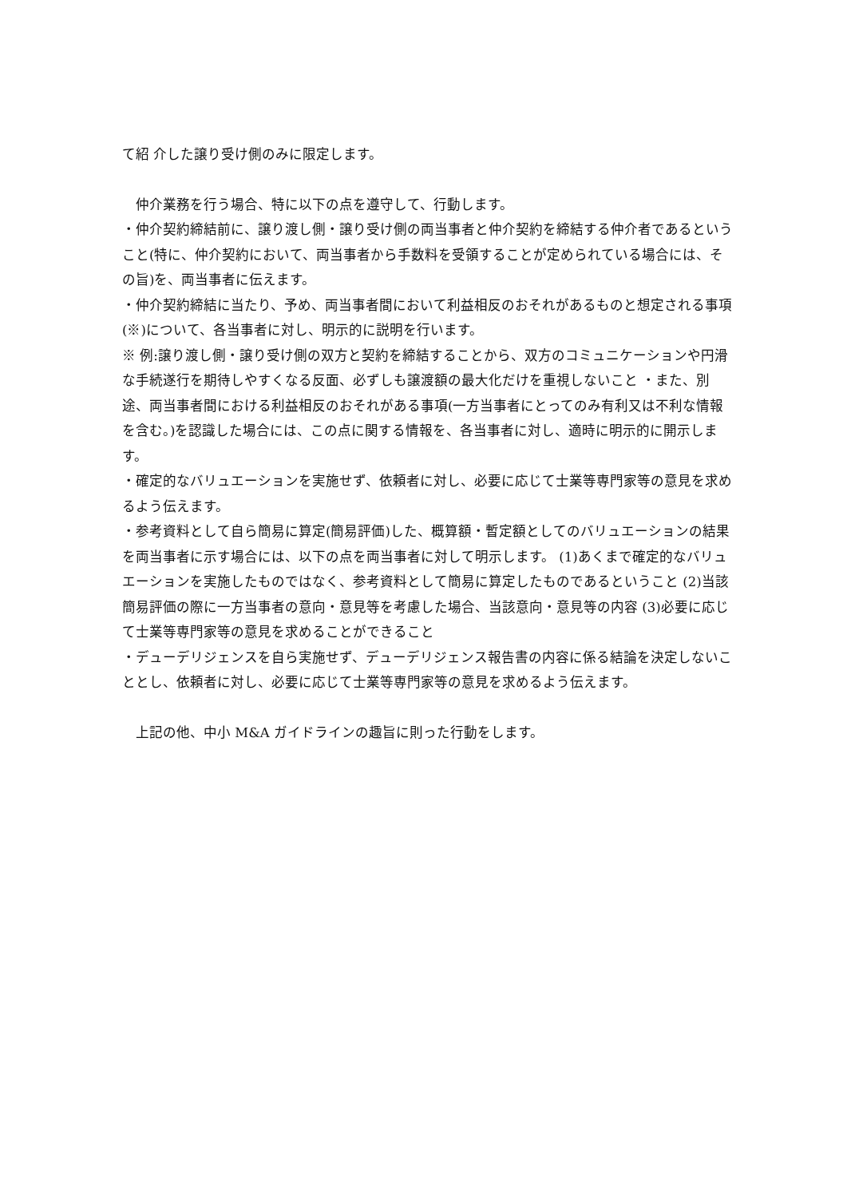て紹 介した譲り受け側のみに限定します。
　仲介業務を行う場合、特に以下の点を遵守して、行動します。
・仲介契約締結前に、譲り渡し側・譲り受け側の両当事者と仲介契約を締結する仲介者であるということ(特に、仲介契約において、両当事者から手数料を受領することが定められている場合には、その旨)を、両当事者に伝えます。
・仲介契約締結に当たり、予め、両当事者間において利益相反のおそれがあるものと想定される事項(※)について、各当事者に対し、明示的に説明を行います。
※ 例:譲り渡し側・譲り受け側の双方と契約を締結することから、双方のコミュニケーションや円滑な手続遂行を期待しやすくなる反面、必ずしも譲渡額の最大化だけを重視しないこと ・また、別途、両当事者間における利益相反のおそれがある事項(一方当事者にとってのみ有利又は不利な情報を含む。)を認識した場合には、この点に関する情報を、各当事者に対し、適時に明示的に開示します。
・確定的なバリュエーションを実施せず、依頼者に対し、必要に応じて士業等専門家等の意見を求めるよう伝えます。
・参考資料として自ら簡易に算定(簡易評価)した、概算額・暫定額としてのバリュエーションの結果を両当事者に示す場合には、以下の点を両当事者に対して明示します。 (1)あくまで確定的なバリュエーションを実施したものではなく、参考資料として簡易に算定したものであるということ (2)当該簡易評価の際に一方当事者の意向・意見等を考慮した場合、当該意向・意見等の内容 (3)必要に応じて士業等専門家等の意見を求めることができること
・デューデリジェンスを自ら実施せず、デューデリジェンス報告書の内容に係る結論を決定しないこととし、依頼者に対し、必要に応じて士業等専門家等の意見を求めるよう伝えます。
　上記の他、中小 M&A ガイドラインの趣旨に則った行動をします。